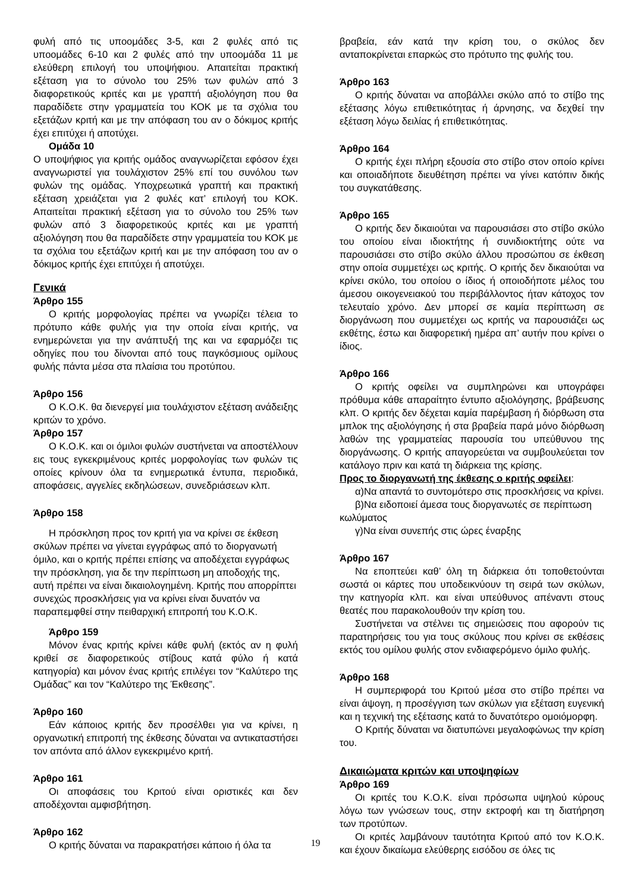φυλή από τις υποομάδες 3-5, και 2 φυλές από τις υποομάδες 6-10 και 2 φυλές από την υποομάδα 11 με ελεύθερη επιλογή του υποψήφιου. Απαιτείται πρακτική εξέταση για το σύνολο του 25% των φυλών από 3 διαφορετικούς κριτές και με γραπτή αξιολόγηση που θα παραδίδετε στην γραμματεία του ΚΟΚ με τα σχόλια του εξετάζων κριτή και με την απόφαση του αν ο δόκιμος κριτής έχει επιτύχει ή αποτύχει.
Ομάδα 10
Ο υποψήφιος για κριτής ομάδος αναγνωρίζεται εφόσον έχει αναγνωριστεί για τουλάχιστον 25% επί του συνόλου των φυλών της ομάδας. Υποχρεωτικά γραπτή και πρακτική εξέταση χρειάζεται για 2 φυλές κατ’ επιλογή του ΚΟΚ. Απαιτείται πρακτική εξέταση για το σύνολο του 25% των φυλών από 3 διαφορετικούς κριτές και με γραπτή αξιολόγηση που θα παραδίδετε στην γραμματεία του ΚΟΚ με τα σχόλια του εξετάζων κριτή και με την απόφαση του αν ο δόκιμος κριτής έχει επιτύχει ή αποτύχει.
Γενικά
Άρθρο 155
Ο κριτής μορφολογίας πρέπει να γνωρίζει τέλεια το πρότυπο κάθε φυλής για την οποία είναι κριτής, να ενημερώνεται για την ανάπτυξή της και να εφαρμόζει τις οδηγίες που του δίνονται από τους παγκόσμιους ομίλους φυλής πάντα μέσα στα πλαίσια του προτύπου.
Άρθρο 156
Ο Κ.Ο.Κ. θα διενεργεί μια τουλάχιστον εξέταση ανάδειξης κριτών το χρόνο.
Άρθρο 157
Ο Κ.Ο.Κ. και οι όμιλοι φυλών συστήνεται να αποστέλλουν εις τους εγκεκριμένους κριτές μορφολογίας των φυλών τις οποίες κρίνουν όλα τα ενημερωτικά έντυπα, περιοδικά, αποφάσεις, αγγελίες εκδηλώσεων, συνεδριάσεων κλπ.
Άρθρο 158
Η πρόσκληση προς τον κριτή για να κρίνει σε έκθεση σκύλων πρέπει να γίνεται εγγράφως από το διοργανωτή όμιλο, και ο κριτής πρέπει επίσης να αποδέχεται εγγράφως την πρόσκληση, για δε την περίπτωση μη αποδοχής της, αυτή πρέπει να είναι δικαιολογημένη. Κριτής που απορρίπτει συνεχώς προσκλήσεις για να κρίνει είναι δυνατόν να παραπεμφθεί στην πειθαρχική επιτροπή του Κ.Ο.Κ.
Άρθρο 159
Μόνον ένας κριτής κρίνει κάθε φυλή (εκτός αν η φυλή κριθεί σε διαφορετικούς στίβους κατά φύλο ή κατά κατηγορία) και μόνον ένας κριτής επιλέγει τον “Καλύτερο της Ομάδας” και τον “Καλύτερο της Έκθεσης”.
Άρθρο 160
Εάν κάποιος κριτής δεν προσέλθει για να κρίνει, η οργανωτική επιτροπή της έκθεσης δύναται να αντικαταστήσει τον απόντα από άλλον εγκεκριμένο κριτή.
Άρθρο 161
Οι αποφάσεις του Κριτού είναι οριστικές και δεν αποδέχονται αμφισβήτηση.
Άρθρο 162
Ο κριτής δύναται να παρακρατήσει κάποιο ή όλα τα
βραβεία, εάν κατά την κρίση του, ο σκύλος δεν ανταποκρίνεται επαρκώς στο πρότυπο της φυλής του.
Άρθρο 163
Ο κριτής δύναται να αποβάλλει σκύλο από το στίβο της εξέτασης λόγω επιθετικότητας ή άρνησης, να δεχθεί την εξέταση λόγω δειλίας ή επιθετικότητας.
Άρθρο 164
Ο κριτής έχει πλήρη εξουσία στο στίβο στον οποίο κρίνει και οποιαδήποτε διευθέτηση πρέπει να γίνει κατόπιν δικής του συγκατάθεσης.
Άρθρο 165
Ο κριτής δεν δικαιούται να παρουσιάσει στο στίβο σκύλο του οποίου είναι ιδιοκτήτης ή συνιδιοκτήτης ούτε να παρουσιάσει στο στίβο σκύλο άλλου προσώπου σε έκθεση στην οποία συμμετέχει ως κριτής. Ο κριτής δεν δικαιούται να κρίνει σκύλο, του οποίου ο ίδιος ή οποιοδήποτε μέλος του άμεσου οικογενειακού του περιβάλλοντος ήταν κάτοχος τον τελευταίο χρόνο. Δεν μπορεί σε καμία περίπτωση σε διοργάνωση που συμμετέχει ως κριτής να παρουσιάζει ως εκθέτης, έστω και διαφορετική ημέρα απ’ αυτήν που κρίνει ο ίδιος.
Άρθρο 166
Ο κριτής οφείλει να συμπληρώνει και υπογράφει πρόθυμα κάθε απαραίτητο έντυπο αξιολόγησης, βράβευσης κλπ. Ο κριτής δεν δέχεται καμία παρέμβαση ή διόρθωση στα μπλοκ της αξιολόγησης ή στα βραβεία παρά μόνο διόρθωση λαθών της γραμματείας παρουσία του υπεύθυνου της διοργάνωσης. Ο κριτής απαγορεύεται να συμβουλεύεται τον κατάλογο πριν και κατά τη διάρκεια της κρίσης.
Προς το διοργανωτή της έκθεσης ο κριτής οφείλει:
α)Να απαντά το συντομότερο στις προσκλήσεις να κρίνει.
β)Να ειδοποιεί άμεσα τους διοργανωτές σε περίπτωση κωλύματος
γ)Να είναι συνεπής στις ώρες έναρξης
Άρθρο 167
Να εποπτεύει καθ’ όλη τη διάρκεια ότι τοποθετούνται σωστά οι κάρτες που υποδεικνύουν τη σειρά των σκύλων, την κατηγορία κλπ. και είναι υπεύθυνος απέναντι στους θεατές που παρακολουθούν την κρίση του.
Συστήνεται να στέλνει τις σημειώσεις που αφορούν τις παρατηρήσεις του για τους σκύλους που κρίνει σε εκθέσεις εκτός του ομίλου φυλής στον ενδιαφερόμενο όμιλο φυλής.
Άρθρο 168
Η συμπεριφορά του Κριτού μέσα στο στίβο πρέπει να είναι άψογη, η προσέγγιση των σκύλων για εξέταση ευγενική και η τεχνική της εξέτασης κατά το δυνατότερο ομοιόμορφη.
Ο Κριτής δύναται να διατυπώνει μεγαλοφώνως την κρίση του.
Δικαιώματα κριτών και υποψηφίων
Άρθρο 169
Οι κριτές του Κ.Ο.Κ. είναι πρόσωπα υψηλού κύρους λόγω των γνώσεων τους, στην εκτροφή και τη διατήρηση των προτύπων.
Οι κριτές λαμβάνουν ταυτότητα Κριτού από τον Κ.Ο.Κ. και έχουν δικαίωμα ελεύθερης εισόδου σε όλες τις
19